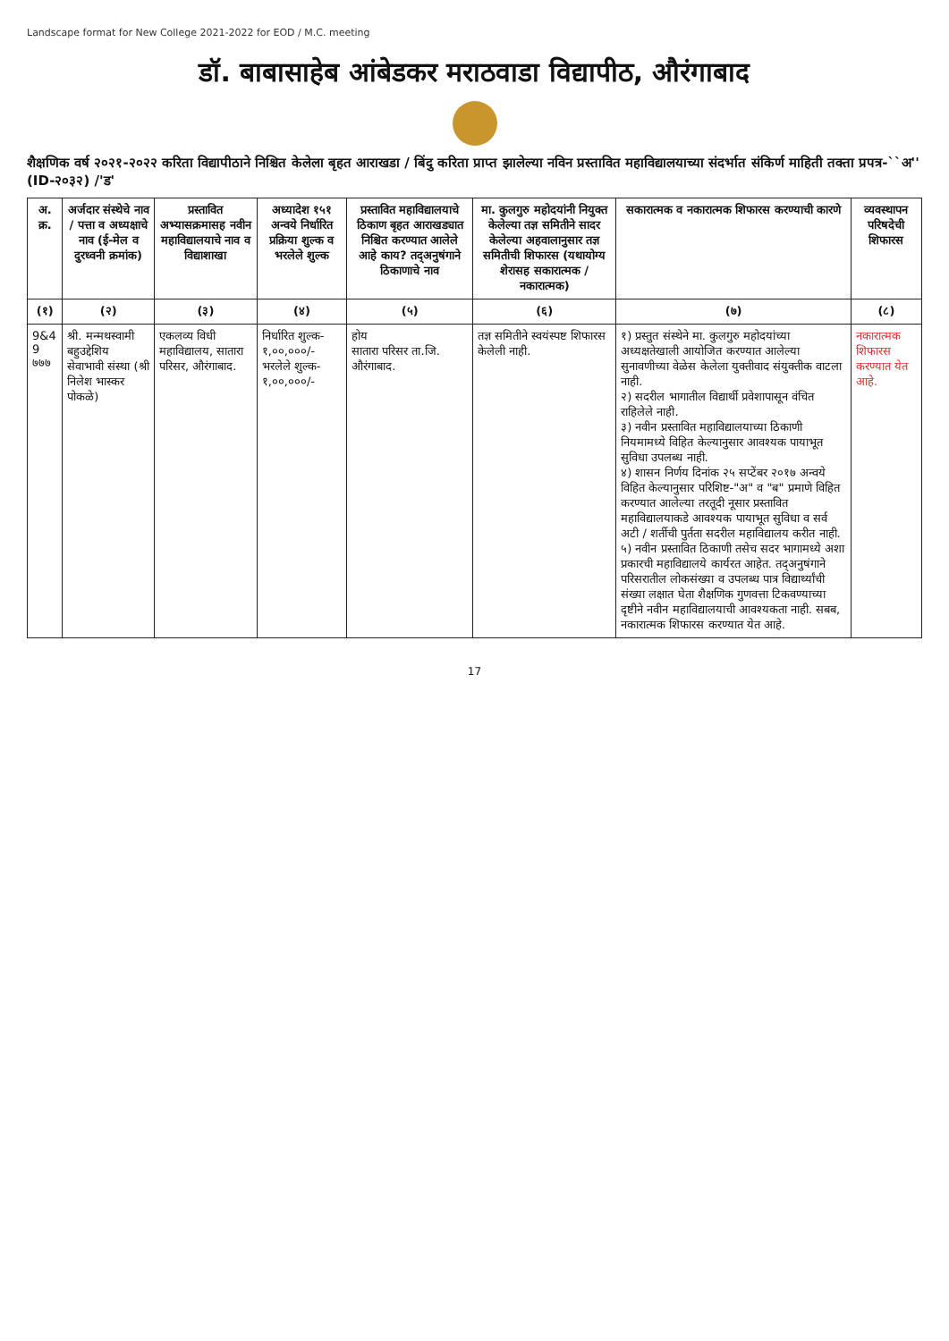Landscape format for New College 2021-2022 for EOD / M.C. meeting
डॉ. बाबासाहेब आंबेडकर मराठवाडा विद्यापीठ, औरंगाबाद
शैक्षणिक वर्ष २०२१-२०२२ करिता विद्यापीठाने निश्चित केलेला बृहत आराखडा / बिंदु करिता प्राप्त झालेल्या नविन प्रस्तावित महाविद्यालयाच्या संदर्भात संकिर्ण माहिती तक्ता प्रपत्र-``अ'' (ID-२०३२) /'ड'
| अ. क्र. | अर्जदार संस्थेचे नाव / पत्ता व अध्यक्षाचे नाव (ई-मेल व दुरध्वनी क्रमांक) | प्रस्तावित अभ्यासक्रमासह नवीन महाविद्यालयाचे नाव व विद्याशाखा | अध्यादेश १५१ अन्वये निर्धारित प्रक्रिया शुल्क व भरलेले शुल्क | प्रस्तावित महाविद्यालयाचे ठिकाण बृहत आराखड्यात निश्चित करण्यात आलेले आहे काय? तद्अनुषंगाने ठिकाणाचे नाव | मा. कुलगुरु महोदयांनी नियुक्त केलेल्या तज्ञ समितीने सादर केलेल्या अहवालानुसार तज्ञ समितीची शिफारस (यथायोग्य शेरासह सकारात्मक / नकारात्मक) | सकारात्मक व नकारात्मक शिफारस करण्याची कारणे | व्यवस्थापन परिषदेची शिफारस |
| --- | --- | --- | --- | --- | --- | --- | --- |
| (१) | (२) | (३) | (४) | (५) | (६) | (७) | (८) |
| 9&4 9 ७७७ | श्री. मन्मथस्वामी बहुउद्देशिय सेवाभावी संस्था (श्री निलेश भास्कर पोकळे) | एकलव्य विधी महाविद्यालय, सातारा परिसर, औरंगाबाद. | निर्धारित शुल्क- १,००,०००/- भरलेले शुल्क- १,००,०००/- | होय सातारा परिसर ता.जि. औरंगाबाद. | तज्ञ समितीने स्वयंस्पष्ट शिफारस केलेली नाही. | १) प्रस्तुत संस्थेने मा. कुलगुरु महोदयांच्या अध्यक्षतेखाली आयोजित करण्यात आलेल्या सुनावणीच्या वेळेस केलेला युक्तीवाद संयुक्तीक वाटला नाही. २) सदरील भागातील विद्यार्थी प्रवेशापासून वंचित राहिलेले नाही. ३) नवीन प्रस्तावित महाविद्यालयाच्या ठिकाणी नियमामध्ये विहित केल्यानुसार आवश्यक पायाभूत सुविधा उपलब्ध नाही. ४) शासन निर्णय दिनांक २५ सप्टेंबर २०१७ अन्वये विहित केल्यानुसार परिशिष्ट-"अ" व "ब" प्रमाणे विहित करण्यात आलेल्या तरतूदी नूसार प्रस्तावित महाविद्यालयाकडे आवश्यक पायाभूत सुविधा व सर्व अटी / शर्तीची पुर्तता सदरील महाविद्यालय करीत नाही. ५) नवीन प्रस्तावित ठिकाणी तसेच सदर भागामध्ये अशा प्रकारची महाविद्यालये कार्यरत आहेत. तद्अनुषंगाने परिसरातील लोकसंख्या व उपलब्ध पात्र विद्यार्थ्यांची संख्या लक्षात घेता शैक्षणिक गुणवत्ता टिकवण्याच्या दृष्टीने नवीन महाविद्यालयाची आवश्यकता नाही. सबब, नकारात्मक शिफारस करण्यात येत आहे. | नकारात्मक शिफारस करण्यात येत आहे. |
17